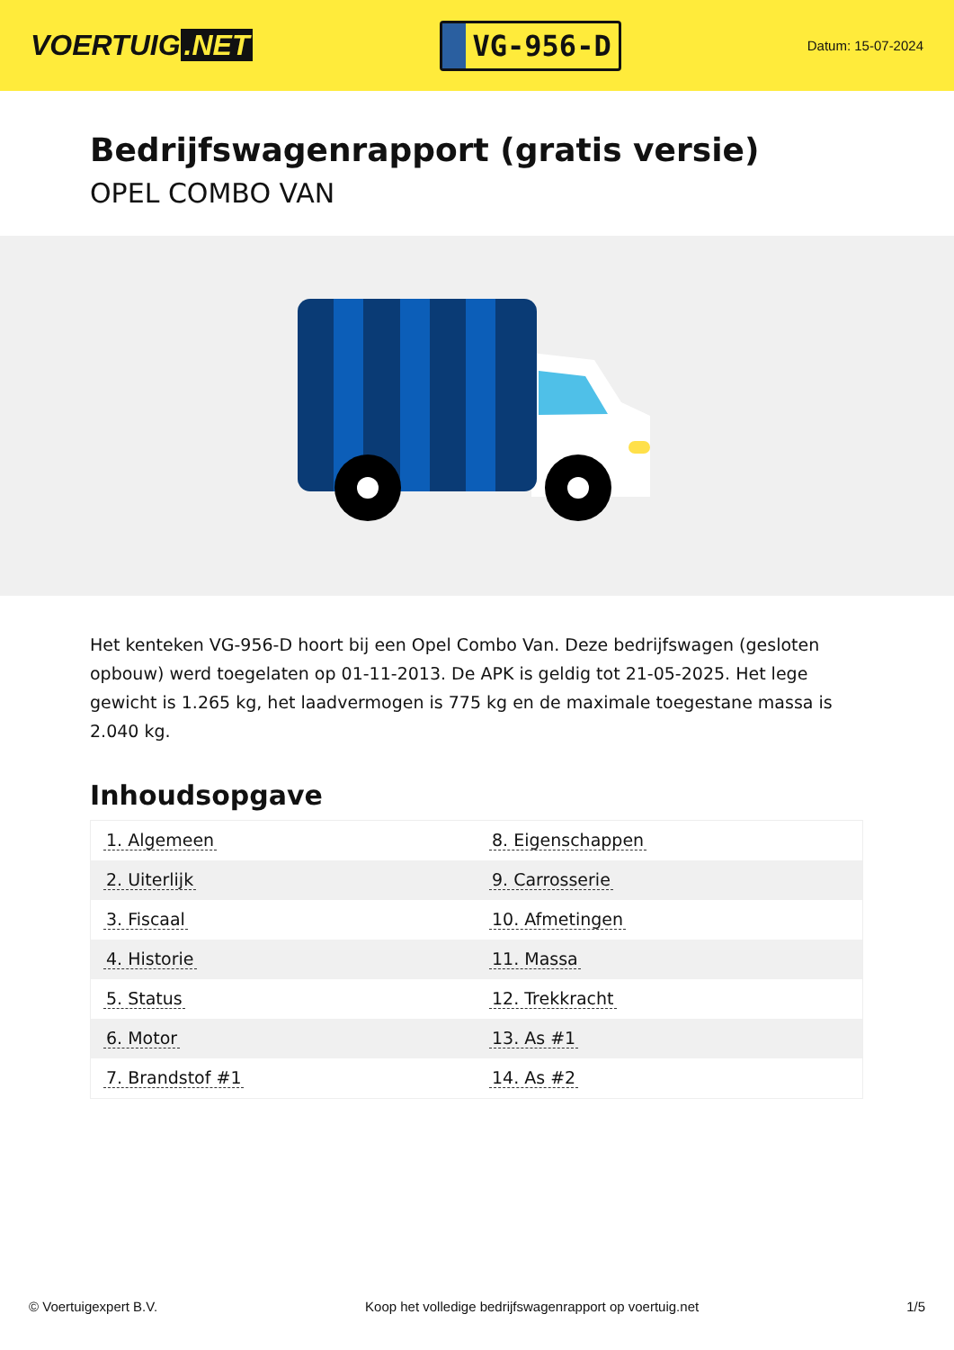VOERTUIG.NET
VG-956-D
Datum: 15-07-2024
Bedrijfswagenrapport (gratis versie)
OPEL COMBO VAN
Het kenteken VG-956-D hoort bij een Opel Combo Van. Deze bedrijfswagen (gesloten opbouw) werd toegelaten op 01-11-2013. De APK is geldig tot 21-05-2025. Het lege gewicht is 1.265 kg, het laadvermogen is 775 kg en de maximale toegestane massa is 2.040 kg.
Inhoudsopgave
| 1. Algemeen | 8. Eigenschappen |
| 2. Uiterlijk | 9. Carrosserie |
| 3. Fiscaal | 10. Afmetingen |
| 4. Historie | 11. Massa |
| 5. Status | 12. Trekkracht |
| 6. Motor | 13. As #1 |
| 7. Brandstof #1 | 14. As #2 |
© Voertuigexpert B.V. Koop het volledige bedrijfswagenrapport op voertuig.net 1/5